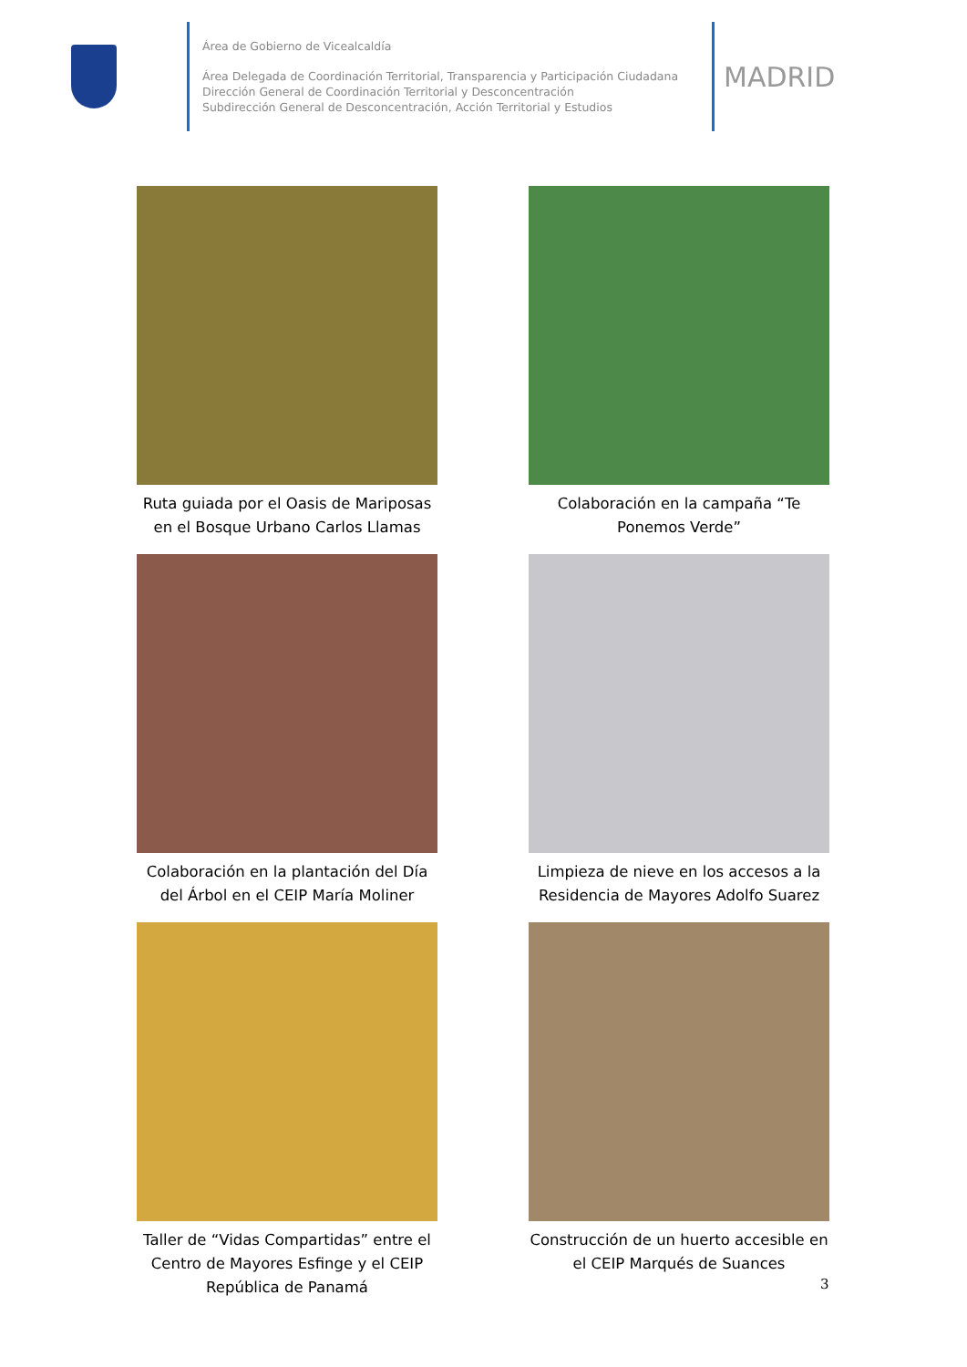Área de Gobierno de Vicealcaldía
Área Delegada de Coordinación Territorial, Transparencia y Participación Ciudadana
Dirección General de Coordinación Territorial y Desconcentración
Subdirección General de Desconcentración, Acción Territorial y Estudios
MADRID
Ruta guiada por el Oasis de Mariposas en el Bosque Urbano Carlos Llamas
Colaboración en la campaña “Te Ponemos Verde”
Colaboración en la plantación del Día del Árbol en el CEIP María Moliner
Limpieza de nieve en los accesos a la Residencia de Mayores Adolfo Suarez
Taller de “Vidas Compartidas” entre el Centro de Mayores Esfinge y el CEIP República de Panamá
Construcción de un huerto accesible en el CEIP Marqués de Suances
3